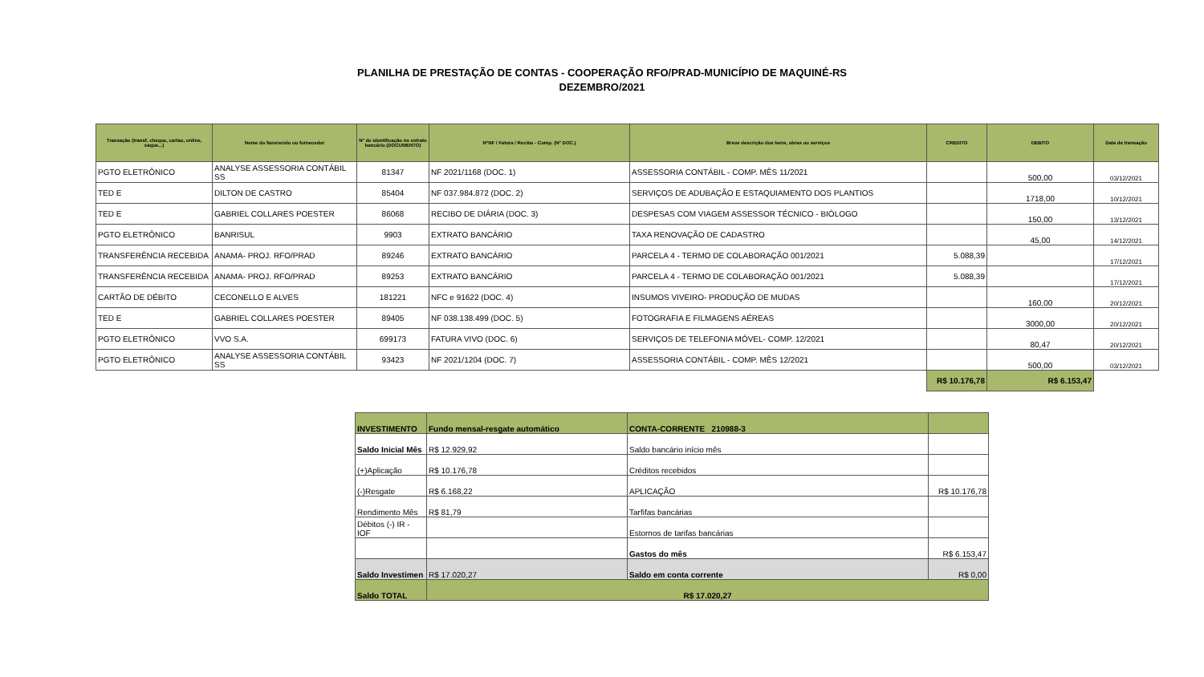PLANILHA DE PRESTAÇÃO DE CONTAS - COOPERAÇÃO RFO/PRAD-MUNICÍPIO DE MAQUINÉ-RS
DEZEMBRO/2021
| Transação (transf, cheque, cartao, online, saque...) | Nome do favorecido ou fornecedor | N° de identificação no extrato bancário (DOCUMENTO) | N°NF / Fatura / Recibo - Comp. (N° DOC.) | Breve descrição dos bens, obras ou serviços | CREDITO | DEBITO | Data da transação |
| --- | --- | --- | --- | --- | --- | --- | --- |
| PGTO ELETRÔNICO | ANALYSE ASSESSORIA CONTÁBIL SS | 81347 | NF 2021/1168 (DOC. 1) | ASSESSORIA CONTÁBIL - COMP. MÊS 11/2021 | | 500,00 | 03/12/2021 |
| TED E | DILTON DE CASTRO | 85404 | NF 037.984.872 (DOC. 2) | SERVIÇOS DE ADUBAÇÃO E ESTAQUIAMENTO DOS PLANTIOS | | 1718,00 | 10/12/2021 |
| TED E | GABRIEL COLLARES POESTER | 86068 | RECIBO DE DIÁRIA (DOC. 3) | DESPESAS COM VIAGEM ASSESSOR TÉCNICO - BIÓLOGO | | 150,00 | 13/12/2021 |
| PGTO ELETRÔNICO | BANRISUL | 9903 | EXTRATO BANCÁRIO | TAXA RENOVAÇÃO DE CADASTRO | | 45,00 | 14/12/2021 |
| TRANSFERÊNCIA RECEBIDA | ANAMA- PROJ. RFO/PRAD | 89246 | EXTRATO BANCÁRIO | PARCELA 4 - TERMO DE COLABORAÇÃO 001/2021 | 5.088,39 | | 17/12/2021 |
| TRANSFERÊNCIA RECEBIDA | ANAMA- PROJ. RFO/PRAD | 89253 | EXTRATO BANCÁRIO | PARCELA 4 - TERMO DE COLABORAÇÃO 001/2021 | 5.088,39 | | 17/12/2021 |
| CARTÃO DE DÉBITO | CECONELLO E ALVES | 181221 | NFC e 91622 (DOC. 4) | INSUMOS VIVEIRO- PRODUÇÃO DE MUDAS | | 160,00 | 20/12/2021 |
| TED E | GABRIEL COLLARES POESTER | 89405 | NF 038.138.499 (DOC. 5) | FOTOGRAFIA E FILMAGENS AÉREAS | | 3000,00 | 20/12/2021 |
| PGTO ELETRÔNICO | VVO S.A. | 699173 | FATURA VIVO (DOC. 6) | SERVIÇOS DE TELEFONIA MÓVEL- COMP. 12/2021 | | 80,47 | 20/12/2021 |
| PGTO ELETRÔNICO | ANALYSE ASSESSORIA CONTÁBIL SS | 93423 | NF 2021/1204 (DOC. 7) | ASSESSORIA CONTÁBIL - COMP. MÊS 12/2021 | | 500,00 | 03/12/2021 |
| | | | | | R$ 10.176,78 | R$ 6.153,47 | |
| INVESTIMENTO | Fundo mensal-resgate automático | CONTA-CORRENTE 210988-3 | |
| Saldo Inicial Mês | R$ 12.929,92 | Saldo bancário início mês | |
| (+)Aplicação | R$ 10.176,78 | Créditos recebidos | |
| (-)Resgate | R$ 6.168,22 | APLICAÇÃO | R$ 10.176,78 |
| Rendimento Mês | R$ 81,79 | Tarfifas bancárias | |
| Débitos (-) IR - IOF | | Estornos de tarifas bancárias | |
| | | Gastos do mês | R$ 6.153,47 |
| Saldo Investimen | R$ 17.020,27 | Saldo em conta corrente | R$ 0,00 |
| Saldo TOTAL | R$ 17.020,27 | | |